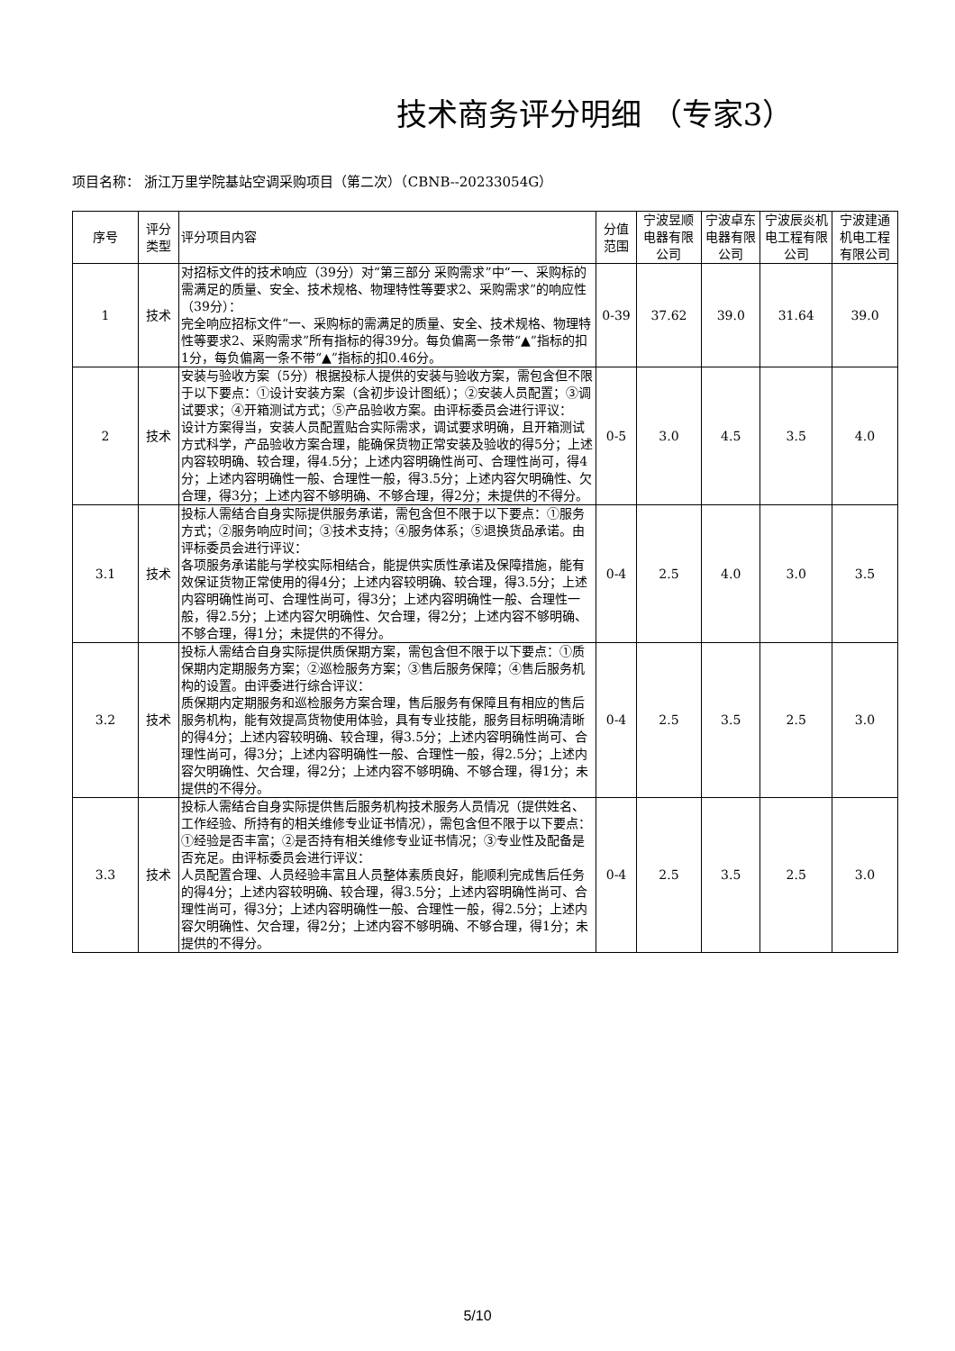技术商务评分明细 （专家3）
项目名称： 浙江万里学院基站空调采购项目（第二次）（CBNB--20233054G）
| 序号 | 评分类型 | 评分项目内容 | 分值范围 | 宁波昱顺电器有限公司 | 宁波卓东电器有限公司 | 宁波辰炎机电工程有限公司 | 宁波建通机电工程有限公司 |
| --- | --- | --- | --- | --- | --- | --- | --- |
| 1 | 技术 | 对招标文件的技术响应（39分）对“第三部分 采购需求”中“一、采购标的需满足的质量、安全、技术规格、物理特性等要求2、采购需求”的响应性（39分）： 完全响应招标文件“一、采购标的需满足的质量、安全、技术规格、物理特性等要求2、采购需求”所有指标的得39分。每负偏离一条带“▲”指标的扣1分，每负偏离一条不带“▲”指标的扣0.46分。 | 0-39 | 37.62 | 39.0 | 31.64 | 39.0 |
| 2 | 技术 | 安装与验收方案（5分）根据投标人提供的安装与验收方案，需包含但不限于以下要点：①设计安装方案（含初步设计图纸）；②安装人员配置；③调试要求；④开箱测试方式；⑤产品验收方案。由评标委员会进行评议： 设计方案得当，安装人员配置贴合实际需求，调试要求明确，且开箱测试方式科学，产品验收方案合理，能确保货物正常安装及验收的得5分；上述内容较明确、较合理，得4.5分；上述内容明确性尚可、合理性尚可，得4分；上述内容明确性一般、合理性一般，得3.5分；上述内容欠明确性、欠合理，得3分；上述内容不够明确、不够合理，得2分；未提供的不得分。 | 0-5 | 3.0 | 4.5 | 3.5 | 4.0 |
| 3.1 | 技术 | 投标人需结合自身实际提供服务承诺，需包含但不限于以下要点：①服务方式；②服务响应时间；③技术支持；④服务体系；⑤退换货品承诺。由评标委员会进行评议： 各项服务承诺能与学校实际相结合，能提供实质性承诺及保障措施，能有效保证货物正常使用的得4分；上述内容较明确、较合理，得3.5分；上述内容明确性尚可、合理性尚可，得3分；上述内容明确性一般、合理性一般，得2.5分；上述内容欠明确性、欠合理，得2分；上述内容不够明确、不够合理，得1分；未提供的不得分。 | 0-4 | 2.5 | 4.0 | 3.0 | 3.5 |
| 3.2 | 技术 | 投标人需结合自身实际提供质保期方案，需包含但不限于以下要点：①质保期内定期服务方案；②巡检服务方案；③售后服务保障；④售后服务机构的设置。由评委进行综合评议： 质保期内定期服务和巡检服务方案合理，售后服务有保障且有相应的售后服务机构，能有效提高货物使用体验，具有专业技能，服务目标明确清晰的得4分；上述内容较明确、较合理，得3.5分；上述内容明确性尚可、合理性尚可，得3分；上述内容明确性一般、合理性一般，得2.5分；上述内容欠明确性、欠合理，得2分；上述内容不够明确、不够合理，得1分；未提供的不得分。 | 0-4 | 2.5 | 3.5 | 2.5 | 3.0 |
| 3.3 | 技术 | 投标人需结合自身实际提供售后服务机构技术服务人员情况（提供姓名、工作经验、所持有的相关维修专业证书情况），需包含但不限于以下要点：①经验是否丰富；②是否持有相关维修专业证书情况；③专业性及配备是否充足。由评标委员会进行评议： 人员配置合理、人员经验丰富且人员整体素质良好，能顺利完成售后任务的得4分；上述内容较明确、较合理，得3.5分；上述内容明确性尚可、合理性尚可，得3分；上述内容明确性一般、合理性一般，得2.5分；上述内容欠明确性、欠合理，得2分；上述内容不够明确、不够合理，得1分；未提供的不得分。 | 0-4 | 2.5 | 3.5 | 2.5 | 3.0 |
5/10